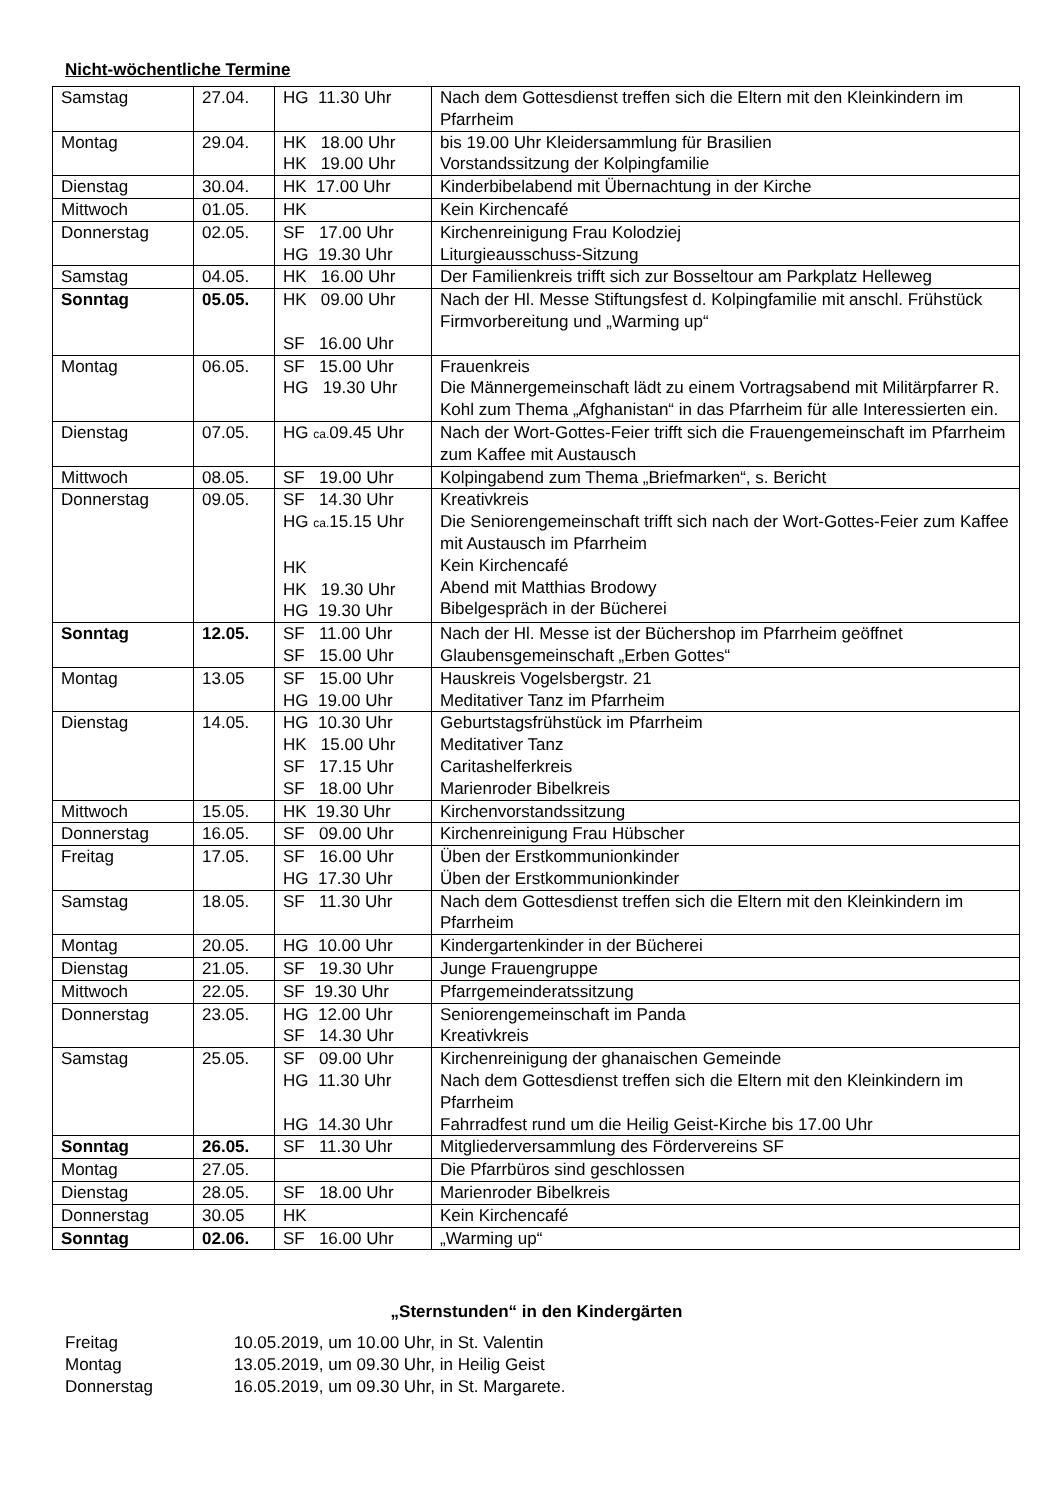Nicht-wöchentliche Termine
| Samstag | 27.04. | HG 11.30 Uhr | Nach dem Gottesdienst treffen sich die Eltern mit den Kleinkindern im Pfarrheim |
| Montag | 29.04. | HK 18.00 Uhr HK 19.00 Uhr | bis 19.00 Uhr Kleidersammlung für Brasilien Vorstandssitzung der Kolpingfamilie |
| Dienstag | 30.04. | HK 17.00 Uhr | Kinderbibelabend mit Übernachtung in der Kirche |
| Mittwoch | 01.05. | HK | Kein Kirchencafé |
| Donnerstag | 02.05. | SF 17.00 Uhr HG 19.30 Uhr | Kirchenreinigung Frau Kolodziej Liturgieausschuss-Sitzung |
| Samstag | 04.05. | HK 16.00 Uhr | Der Familienkreis trifft sich zur Bosseltour am Parkplatz Helleweg |
| Sonntag | 05.05. | HK 09.00 Uhr SF 16.00 Uhr | Nach der Hl. Messe Stiftungsfest d. Kolpingfamilie mit anschl. Frühstück Firmvorbereitung und „Warming up“ |
| Montag | 06.05. | SF 15.00 Uhr HG 19.30 Uhr | Frauenkreis Die Männergemeinschaft lädt zu einem Vortragsabend mit Militärpfarrer R. Kohl zum Thema „Afghanistan“ in das Pfarrheim für alle Interessierten ein. |
| Dienstag | 07.05. | HG ca. 09.45 Uhr | Nach der Wort-Gottes-Feier trifft sich die Frauengemeinschaft im Pfarrheim zum Kaffee mit Austausch |
| Mittwoch | 08.05. | SF 19.00 Uhr | Kolpingabend zum Thema „Briefmarken“, s. Bericht |
| Donnerstag | 09.05. | SF 14.30 Uhr HG ca. 15.15 Uhr HK HK 19.30 Uhr HG 19.30 Uhr | Kreativkreis Die Seniorengemeinschaft trifft sich nach der Wort-Gottes-Feier zum Kaffee mit Austausch im Pfarrheim Kein Kirchencafé Abend mit Matthias Brodowy Bibelgespräch in der Bücherei |
| Sonntag | 12.05. | SF 11.00 Uhr SF 15.00 Uhr | Nach der Hl. Messe ist der Büchershop im Pfarrheim geöffnet Glaubensgemeinschaft „Erben Gottes“ |
| Montag | 13.05 | SF 15.00 Uhr HG 19.00 Uhr | Hauskreis Vogelsbergstr. 21 Meditativer Tanz im Pfarrheim |
| Dienstag | 14.05. | HG 10.30 Uhr HK 15.00 Uhr SF 17.15 Uhr SF 18.00 Uhr | Geburtstagsfrühstück im Pfarrheim Meditativer Tanz Caritashelferkreis Marienroder Bibelkreis |
| Mittwoch | 15.05. | HK 19.30 Uhr | Kirchenvorstandssitzung |
| Donnerstag | 16.05. | SF 09.00 Uhr | Kirchenreinigung Frau Hübscher |
| Freitag | 17.05. | SF 16.00 Uhr HG 17.30 Uhr | Üben der Erstkommunionkinder Üben der Erstkommunionkinder |
| Samstag | 18.05. | SF 11.30 Uhr | Nach dem Gottesdienst treffen sich die Eltern mit den Kleinkindern im Pfarrheim |
| Montag | 20.05. | HG 10.00 Uhr | Kindergartenkinder in der Bücherei |
| Dienstag | 21.05. | SF 19.30 Uhr | Junge Frauengruppe |
| Mittwoch | 22.05. | SF 19.30 Uhr | Pfarrgemeinderatssitzung |
| Donnerstag | 23.05. | HG 12.00 Uhr SF 14.30 Uhr | Seniorengemeinschaft im Panda Kreativkreis |
| Samstag | 25.05. | SF 09.00 Uhr HG 11.30 Uhr HG 14.30 Uhr | Kirchenreinigung der ghanaischen Gemeinde Nach dem Gottesdienst treffen sich die Eltern mit den Kleinkindern im Pfarrheim Fahrradfest rund um die Heilig Geist-Kirche bis 17.00 Uhr |
| Sonntag | 26.05. | SF 11.30 Uhr | Mitgliederversammlung des Fördervereins SF |
| Montag | 27.05. | | Die Pfarrbüros sind geschlossen |
| Dienstag | 28.05. | SF 18.00 Uhr | Marienroder Bibelkreis |
| Donnerstag | 30.05 | HK | Kein Kirchencafé |
| Sonntag | 02.06. | SF 16.00 Uhr | „Warming up“ |
„Sternstunden“ in den Kindergärten
Freitag 10.05.2019, um 10.00 Uhr, in St. Valentin
Montag 13.05.2019, um 09.30 Uhr, in Heilig Geist
Donnerstag 16.05.2019, um 09.30 Uhr, in St. Margarete.